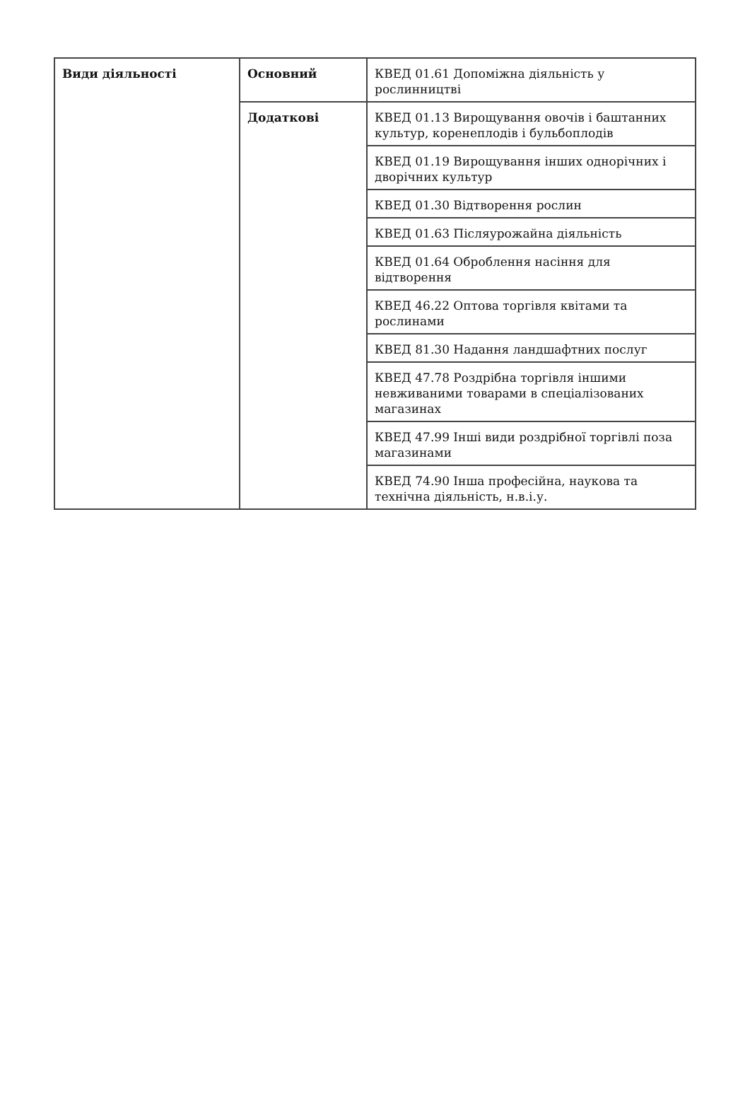| Види діяльності | Основний | КВЕД 01.61 Допоміжна діяльність у рослинництві |
| | Додаткові | КВЕД 01.13 Вирощування овочів і баштанних культур, коренеплодів і бульбоплодів |
| | | КВЕД 01.19 Вирощування інших однорічних і дворічних культур |
| | | КВЕД 01.30 Відтворення рослин |
| | | КВЕД 01.63 Післяурожайна діяльність |
| | | КВЕД 01.64 Оброблення насіння для відтворення |
| | | КВЕД 46.22 Оптова торгівля квітами та рослинами |
| | | КВЕД 81.30 Надання ландшафтних послуг |
| | | КВЕД 47.78 Роздрібна торгівля іншими невживаними товарами в спеціалізованих магазинах |
| | | КВЕД 47.99 Інші види роздрібної торгівлі поза магазинами |
| | | КВЕД 74.90 Інша професійна, наукова та технічна діяльність, н.в.і.у. |